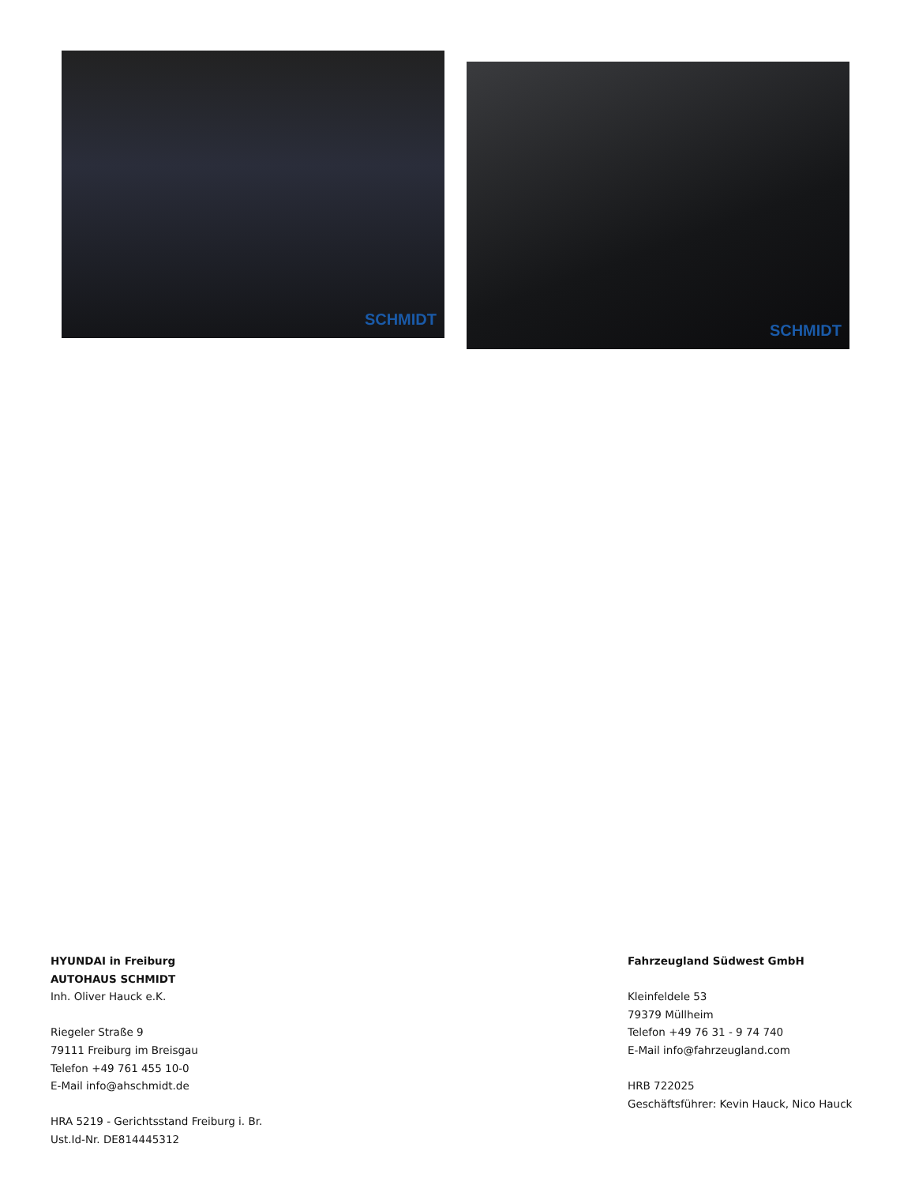SCHMIDT
SCHMIDT
HYUNDAI in Freiburg
AUTOHAUS SCHMIDT
Inh. Oliver Hauck e.K.
Riegeler Straße 9
79111 Freiburg im Breisgau
Telefon +49 761 455 10-0
E-Mail info@ahschmidt.de
HRA 5219 - Gerichtsstand Freiburg i. Br.
Ust.Id-Nr. DE814445312
Fahrzeugland Südwest GmbH
Kleinfeldele 53
79379 Müllheim
Telefon +49 76 31 - 9 74 740
E-Mail info@fahrzeugland.com
HRB 722025
Geschäftsführer: Kevin Hauck, Nico Hauck